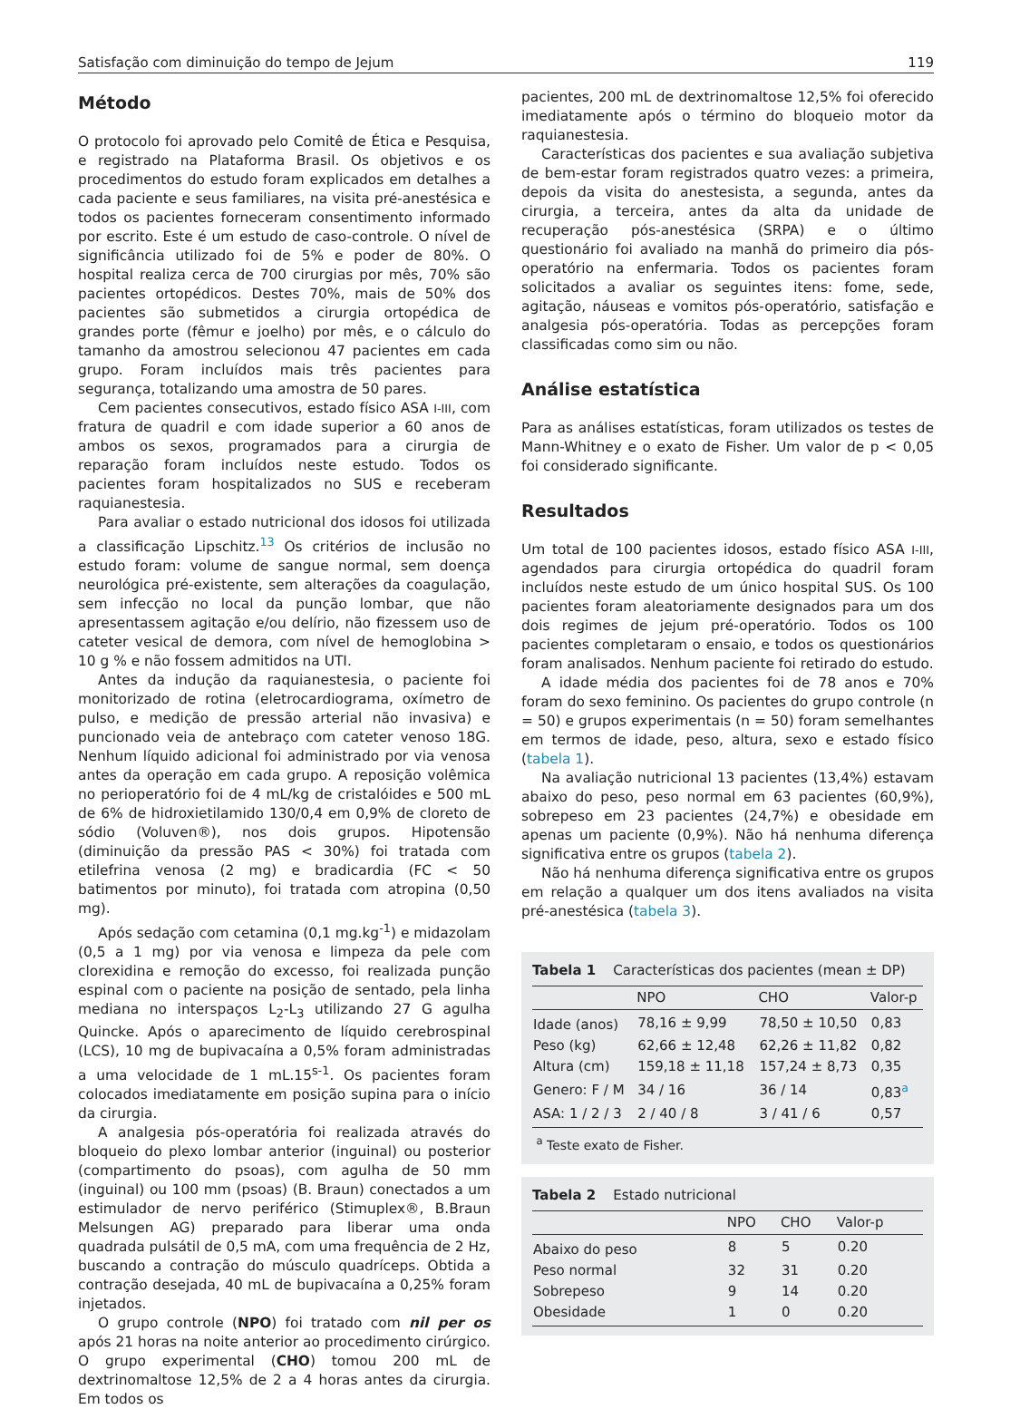Satisfação com diminuição do tempo de Jejum 119
Método
O protocolo foi aprovado pelo Comitê de Ética e Pesquisa, e registrado na Plataforma Brasil. Os objetivos e os procedimentos do estudo foram explicados em detalhes a cada paciente e seus familiares, na visita pré-anestésica e todos os pacientes forneceram consentimento informado por escrito. Este é um estudo de caso-controle. O nível de significância utilizado foi de 5% e poder de 80%. O hospital realiza cerca de 700 cirurgias por mês, 70% são pacientes ortopédicos. Destes 70%, mais de 50% dos pacientes são submetidos a cirurgia ortopédica de grandes porte (fêmur e joelho) por mês, e o cálculo do tamanho da amostrou selecionou 47 pacientes em cada grupo. Foram incluídos mais três pacientes para segurança, totalizando uma amostra de 50 pares.
Cem pacientes consecutivos, estado físico ASA I-III, com fratura de quadril e com idade superior a 60 anos de ambos os sexos, programados para a cirurgia de reparação foram incluídos neste estudo. Todos os pacientes foram hospitalizados no SUS e receberam raquianestesia.
Para avaliar o estado nutricional dos idosos foi utilizada a classificação Lipschitz.<sup>13</sup> Os critérios de inclusão no estudo foram: volume de sangue normal, sem doença neurológica pré-existente, sem alterações da coagulação, sem infecção no local da punção lombar, que não apresentassem agitação e/ou delírio, não fizessem uso de cateter vesical de demora, com nível de hemoglobina > 10 g % e não fossem admitidos na UTI.
Antes da indução da raquianestesia, o paciente foi monitorizado de rotina (eletrocardiograma, oxímetro de pulso, e medição de pressão arterial não invasiva) e puncionado veia de antebraço com cateter venoso 18G. Nenhum líquido adicional foi administrado por via venosa antes da operação em cada grupo. A reposição volêmica no perioperatório foi de 4 mL/kg de cristalóides e 500 mL de 6% de hidroxietilamido 130/0,4 em 0,9% de cloreto de sódio (Voluven®), nos dois grupos. Hipotensão (diminuição da pressão PAS < 30%) foi tratada com etilefrina venosa (2 mg) e bradicardia (FC < 50 batimentos por minuto), foi tratada com atropina (0,50 mg).
Após sedação com cetamina (0,1 mg.kg<sup>-1</sup>) e midazolam (0,5 a 1 mg) por via venosa e limpeza da pele com clorexidina e remoção do excesso, foi realizada punção espinal com o paciente na posição de sentado, pela linha mediana no interspaços L<sub>2</sub>-L<sub>3</sub> utilizando 27 G agulha Quincke. Após o aparecimento de líquido cerebrospinal (LCS), 10 mg de bupivacaína a 0,5% foram administradas a uma velocidade de 1 mL.15<sup>s-1</sup>. Os pacientes foram colocados imediatamente em posição supina para o início da cirurgia.
A analgesia pós-operatória foi realizada através do bloqueio do plexo lombar anterior (inguinal) ou posterior (compartimento do psoas), com agulha de 50 mm (inguinal) ou 100 mm (psoas) (B. Braun) conectados a um estimulador de nervo periférico (Stimuplex®, B.Braun Melsungen AG) preparado para liberar uma onda quadrada pulsátil de 0,5 mA, com uma frequência de 2 Hz, buscando a contração do músculo quadríceps. Obtida a contração desejada, 40 mL de bupivacaína a 0,25% foram injetados.
O grupo controle (NPO) foi tratado com nil per os após 21 horas na noite anterior ao procedimento cirúrgico. O grupo experimental (CHO) tomou 200 mL de dextrinomaltose 12,5% de 2 a 4 horas antes da cirurgia. Em todos os
pacientes, 200 mL de dextrinomaltose 12,5% foi oferecido imediatamente após o término do bloqueio motor da raquianestesia.
Características dos pacientes e sua avaliação subjetiva de bem-estar foram registrados quatro vezes: a primeira, depois da visita do anestesista, a segunda, antes da cirurgia, a terceira, antes da alta da unidade de recuperação pós-anestésica (SRPA) e o último questionário foi avaliado na manhã do primeiro dia pós-operatório na enfermaria. Todos os pacientes foram solicitados a avaliar os seguintes itens: fome, sede, agitação, náuseas e vomitos pós-operatório, satisfação e analgesia pós-operatória. Todas as percepções foram classificadas como sim ou não.
Análise estatística
Para as análises estatísticas, foram utilizados os testes de Mann-Whitney e o exato de Fisher. Um valor de p < 0,05 foi considerado significante.
Resultados
Um total de 100 pacientes idosos, estado físico ASA I-III, agendados para cirurgia ortopédica do quadril foram incluídos neste estudo de um único hospital SUS. Os 100 pacientes foram aleatoriamente designados para um dos dois regimes de jejum pré-operatório. Todos os 100 pacientes completaram o ensaio, e todos os questionários foram analisados. Nenhum paciente foi retirado do estudo.
A idade média dos pacientes foi de 78 anos e 70% foram do sexo feminino. Os pacientes do grupo controle (n = 50) e grupos experimentais (n = 50) foram semelhantes em termos de idade, peso, altura, sexo e estado físico (tabela 1).
Na avaliação nutricional 13 pacientes (13,4%) estavam abaixo do peso, peso normal em 63 pacientes (60,9%), sobrepeso em 23 pacientes (24,7%) e obesidade em apenas um paciente (0,9%). Não há nenhuma diferença significativa entre os grupos (tabela 2).
Não há nenhuma diferença significativa entre os grupos em relação a qualquer um dos itens avaliados na visita pré-anestésica (tabela 3).
Tabela 1 Características dos pacientes (mean ± DP)
| | NPO | CHO | Valor-p |
| --- | --- | --- | --- |
| Idade (anos) | 78,16 ± 9,99 | 78,50 ± 10,50 | 0,83 |
| Peso (kg) | 62,66 ± 12,48 | 62,26 ± 11,82 | 0,82 |
| Altura (cm) | 159,18 ± 11,18 | 157,24 ± 8,73 | 0,35 |
| Genero: F / M | 34 / 16 | 36 / 14 | 0,83<sup>a</sup> |
| ASA: 1 / 2 / 3 | 2 / 40 / 8 | 3 / 41 / 6 | 0,57 |
<sup>a</sup> Teste exato de Fisher.
Tabela 2 Estado nutricional
| | NPO | CHO | Valor-p |
| --- | --- | --- | --- |
| Abaixo do peso | 8 | 5 | 0.20 |
| Peso normal | 32 | 31 | 0.20 |
| Sobrepeso | 9 | 14 | 0.20 |
| Obesidade | 1 | 0 | 0.20 |